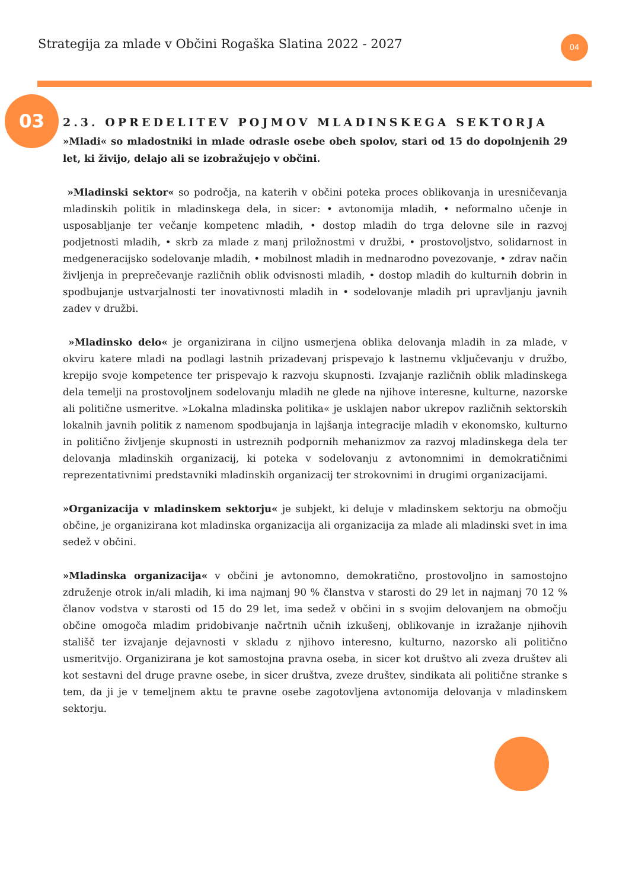Strategija za mlade v Občini Rogaška Slatina 2022 - 2027
04
03
2.3. OPREDELITEV POJMOV MLADINSKEGA SEKTORJA
»Mladi« so mladostniki in mlade odrasle osebe obeh spolov, stari od 15 do dopolnjenih 29 let, ki živijo, delajo ali se izobražujejo v občini.
»Mladinski sektor« so področja, na katerih v občini poteka proces oblikovanja in uresničevanja mladinskih politik in mladinskega dela, in sicer: • avtonomija mladih, • neformalno učenje in usposabljanje ter večanje kompetenc mladih, • dostop mladih do trga delovne sile in razvoj podjetnosti mladih, • skrb za mlade z manj priložnostmi v družbi, • prostovoljstvo, solidarnost in medgeneracijsko sodelovanje mladih, • mobilnost mladih in mednarodno povezovanje, • zdrav način življenja in preprečevanje različnih oblik odvisnosti mladih, • dostop mladih do kulturnih dobrin in spodbujanje ustvarjalnosti ter inovativnosti mladih in • sodelovanje mladih pri upravljanju javnih zadev v družbi.
»Mladinsko delo« je organizirana in ciljno usmerjena oblika delovanja mladih in za mlade, v okviru katere mladi na podlagi lastnih prizadevanj prispevajo k lastnemu vključevanju v družbo, krepijo svoje kompetence ter prispevajo k razvoju skupnosti. Izvajanje različnih oblik mladinskega dela temelji na prostovoljnem sodelovanju mladih ne glede na njihove interesne, kulturne, nazorske ali politične usmeritve. »Lokalna mladinska politika« je usklajen nabor ukrepov različnih sektorskih lokalnih javnih politik z namenom spodbujanja in lajšanja integracije mladih v ekonomsko, kulturno in politično življenje skupnosti in ustreznih podpornih mehanizmov za razvoj mladinskega dela ter delovanja mladinskih organizacij, ki poteka v sodelovanju z avtonomnimi in demokratičnimi reprezentativnimi predstavniki mladinskih organizacij ter strokovnimi in drugimi organizacijami.
»Organizacija v mladinskem sektorju« je subjekt, ki deluje v mladinskem sektorju na območju občine, je organizirana kot mladinska organizacija ali organizacija za mlade ali mladinski svet in ima sedež v občini.
»Mladinska organizacija« v občini je avtonomno, demokratično, prostovoljno in samostojno združenje otrok in/ali mladih, ki ima najmanj 90 % članstva v starosti do 29 let in najmanj 70 12 % članov vodstva v starosti od 15 do 29 let, ima sedež v občini in s svojim delovanjem na območju občine omogoča mladim pridobivanje načrtnih učnih izkušenj, oblikovanje in izražanje njihovih stališč ter izvajanje dejavnosti v skladu z njihovo interesno, kulturno, nazorsko ali politično usmeritvijo. Organizirana je kot samostojna pravna oseba, in sicer kot društvo ali zveza društev ali kot sestavni del druge pravne osebe, in sicer društva, zveze društev, sindikata ali politične stranke s tem, da ji je v temeljnem aktu te pravne osebe zagotovljena avtonomija delovanja v mladinskem sektorju.